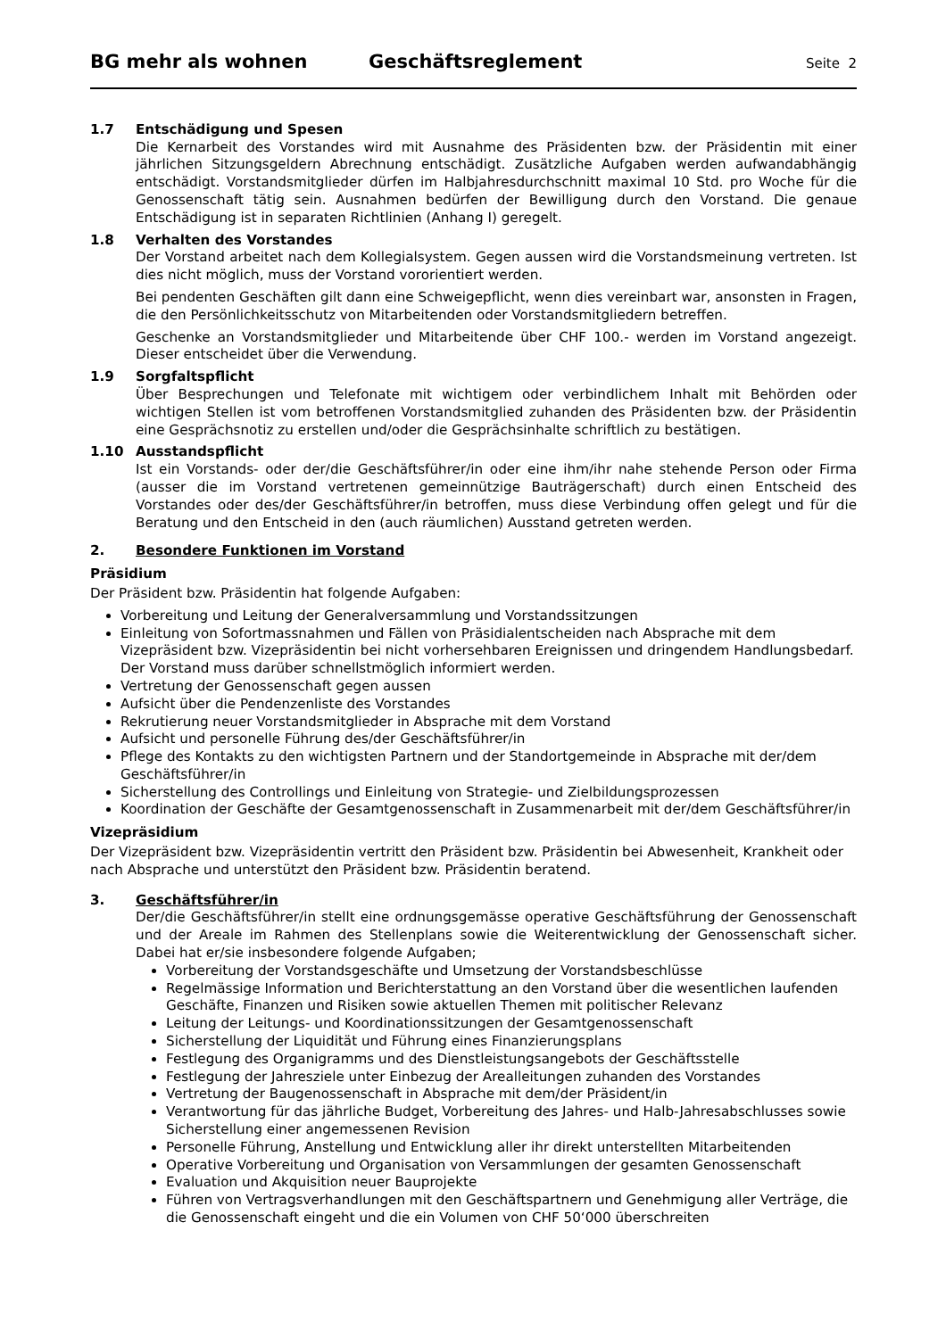BG mehr als wohnen Geschäftsreglement Seite 2
1.7 Entschädigung und Spesen
Die Kernarbeit des Vorstandes wird mit Ausnahme des Präsidenten bzw. der Präsidentin mit einer jährlichen Sitzungsgeldern Abrechnung entschädigt. Zusätzliche Aufgaben werden aufwandabhängig entschädigt. Vorstandsmitglieder dürfen im Halbjahresdurchschnitt maximal 10 Std. pro Woche für die Genossenschaft tätig sein. Ausnahmen bedürfen der Bewilligung durch den Vorstand. Die genaue Entschädigung ist in separaten Richtlinien (Anhang I) geregelt.
1.8 Verhalten des Vorstandes
Der Vorstand arbeitet nach dem Kollegialsystem. Gegen aussen wird die Vorstandsmeinung vertreten. Ist dies nicht möglich, muss der Vorstand vororientiert werden.
Bei pendenten Geschäften gilt dann eine Schweigepflicht, wenn dies vereinbart war, ansonsten in Fragen, die den Persönlichkeitsschutz von Mitarbeitenden oder Vorstandsmitgliedern betreffen.
Geschenke an Vorstandsmitglieder und Mitarbeitende über CHF 100.- werden im Vorstand angezeigt. Dieser entscheidet über die Verwendung.
1.9 Sorgfaltspflicht
Über Besprechungen und Telefonate mit wichtigem oder verbindlichem Inhalt mit Behörden oder wichtigen Stellen ist vom betroffenen Vorstandsmitglied zuhanden des Präsidenten bzw. der Präsidentin eine Gesprächsnotiz zu erstellen und/oder die Gesprächsinhalte schriftlich zu bestätigen.
1.10 Ausstandspflicht
Ist ein Vorstands- oder der/die Geschäftsführer/in oder eine ihm/ihr nahe stehende Person oder Firma (ausser die im Vorstand vertretenen gemeinnützige Bauträgerschaft) durch einen Entscheid des Vorstandes oder des/der Geschäftsführer/in betroffen, muss diese Verbindung offen gelegt und für die Beratung und den Entscheid in den (auch räumlichen) Ausstand getreten werden.
2. Besondere Funktionen im Vorstand
Präsidium
Der Präsident bzw. Präsidentin hat folgende Aufgaben:
Vorbereitung und Leitung der Generalversammlung und Vorstandssitzungen
Einleitung von Sofortmassnahmen und Fällen von Präsidialentscheiden nach Absprache mit dem Vizepräsident bzw. Vizepräsidentin bei nicht vorhersehbaren Ereignissen und dringendem Handlungsbedarf. Der Vorstand muss darüber schnellstmöglich informiert werden.
Vertretung der Genossenschaft gegen aussen
Aufsicht über die Pendenzenliste des Vorstandes
Rekrutierung neuer Vorstandsmitglieder in Absprache mit dem Vorstand
Aufsicht und personelle Führung des/der Geschäftsführer/in
Pflege des Kontakts zu den wichtigsten Partnern und der Standortgemeinde in Absprache mit der/dem Geschäftsführer/in
Sicherstellung des Controllings und Einleitung von Strategie- und Zielbildungsprozessen
Koordination der Geschäfte der Gesamtgenossenschaft in Zusammenarbeit mit der/dem Geschäftsführer/in
Vizepräsidium
Der Vizepräsident bzw. Vizepräsidentin vertritt den Präsident bzw. Präsidentin bei Abwesenheit, Krankheit oder nach Absprache und unterstützt den Präsident bzw. Präsidentin beratend.
3. Geschäftsführer/in
Der/die Geschäftsführer/in stellt eine ordnungsgemässe operative Geschäftsführung der Genossenschaft und der Areale im Rahmen des Stellenplans sowie die Weiterentwicklung der Genossenschaft sicher. Dabei hat er/sie insbesondere folgende Aufgaben;
Vorbereitung der Vorstandsgeschäfte und Umsetzung der Vorstandsbeschlüsse
Regelmässige Information und Berichterstattung an den Vorstand über die wesentlichen laufenden Geschäfte, Finanzen und Risiken sowie aktuellen Themen mit politischer Relevanz
Leitung der Leitungs- und Koordinationssitzungen der Gesamtgenossenschaft
Sicherstellung der Liquidität und Führung eines Finanzierungsplans
Festlegung des Organigramms und des Dienstleistungsangebots der Geschäftsstelle
Festlegung der Jahresziele unter Einbezug der Arealleitungen zuhanden des Vorstandes
Vertretung der Baugenossenschaft in Absprache mit dem/der Präsident/in
Verantwortung für das jährliche Budget, Vorbereitung des Jahres- und Halb-Jahresabschlusses sowie Sicherstellung einer angemessenen Revision
Personelle Führung, Anstellung und Entwicklung aller ihr direkt unterstellten Mitarbeitenden
Operative Vorbereitung und Organisation von Versammlungen der gesamten Genossenschaft
Evaluation und Akquisition neuer Bauprojekte
Führen von Vertragsverhandlungen mit den Geschäftspartnern und Genehmigung aller Verträge, die die Genossenschaft eingeht und die ein Volumen von CHF 50‘000 überschreiten